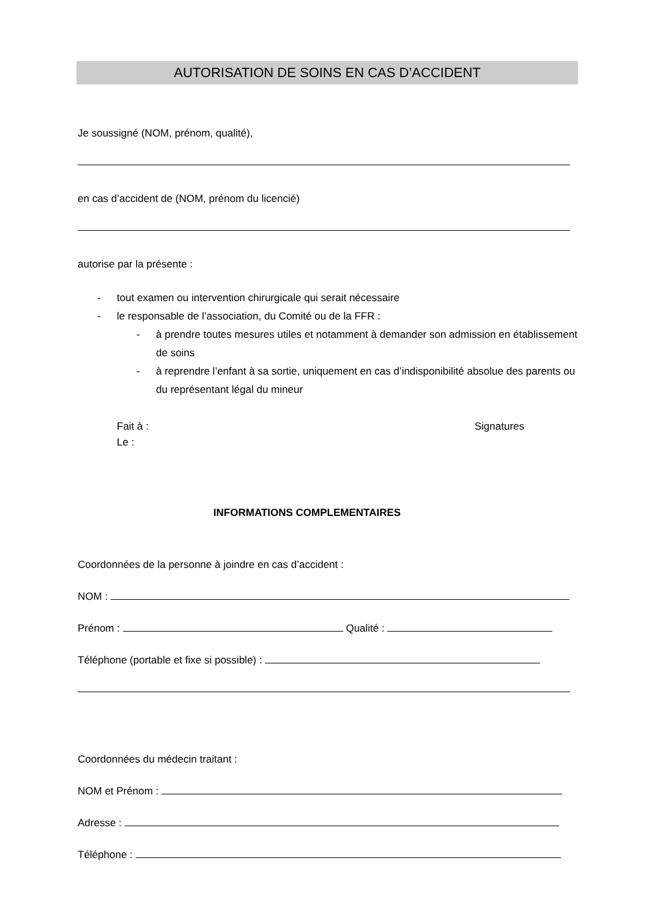AUTORISATION DE SOINS EN CAS D’ACCIDENT
Je soussigné (NOM, prénom, qualité),
en cas d’accident de (NOM, prénom du licencié)
autorise par la présente :
- tout examen ou intervention chirurgicale qui serait nécessaire
- le responsable de l’association, du Comité ou de la FFR :
- à prendre toutes mesures utiles et notamment à demander son admission en établissement de soins
- à reprendre l’enfant à sa sortie, uniquement en cas d’indisponibilité absolue des parents ou du représentant légal du mineur
Fait à : Signatures
Le :
INFORMATIONS COMPLEMENTAIRES
Coordonnées de la personne à joindre en cas d’accident :
NOM :
Prénom : Qualité :
Téléphone (portable et fixe si possible) :
Coordonnées du médecin traitant :
NOM et Prénom :
Adresse :
Téléphone :